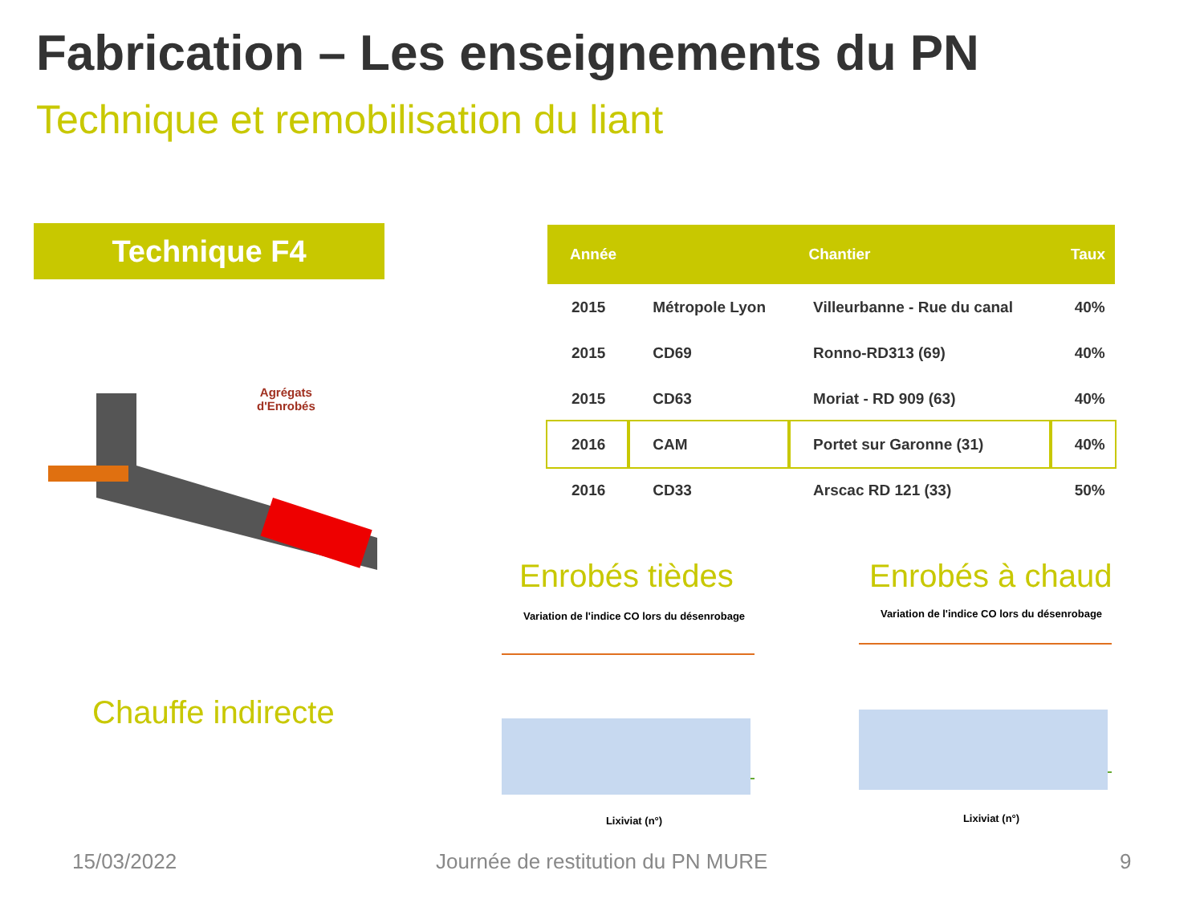Fabrication – Les enseignements du PN
Technique et remobilisation du liant
Technique F4
Agrégats
d'Enrobés
Chauffe indirecte
| Année | Chantier | | Taux |
| --- | --- | --- | --- |
| 2015 | Métropole Lyon | Villeurbanne - Rue du canal | 40% |
| 2015 | CD69 | Ronno-RD313 (69) | 40% |
| 2015 | CD63 | Moriat - RD 909 (63) | 40% |
| 2016 | CAM | Portet sur Garonne (31) | 40% |
| 2016 | CD33 | Arscac RD 121 (33) | 50% |
Enrobés tièdes Enrobés à chaud
Variation de l'indice CO lors du désenrobage
Lixiviat (n°)
Variation de l'indice CO lors du désenrobage
Lixiviat (n°)
15/03/2022
Journée de restitution du PN MURE
9